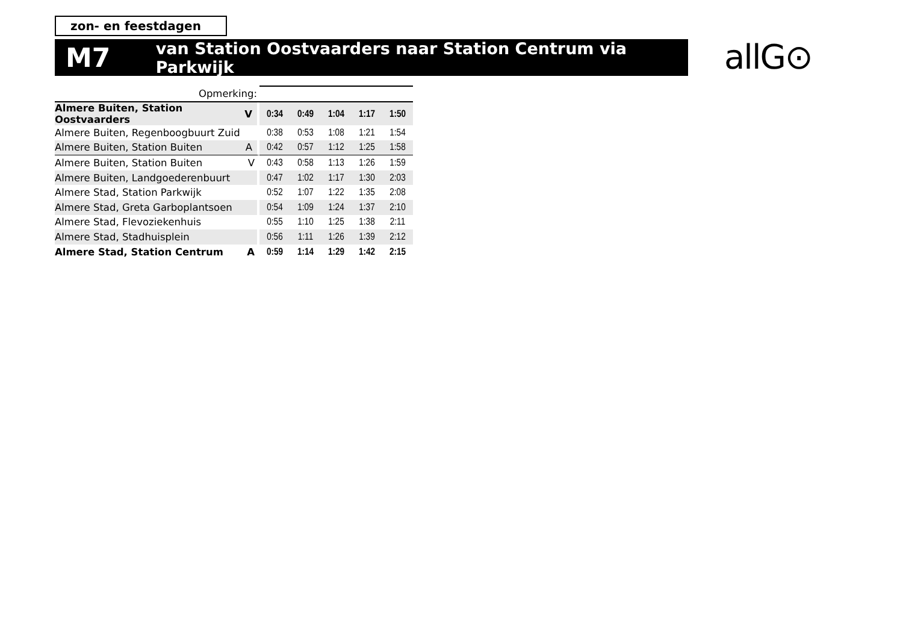zon- en feestdagen
M7 van Station Oostvaarders naar Station Centrum via Parkwijk allG⊙
| Opmerking: | | | | | | |
| Almere Buiten, Station Oostvaarders | V | 0:34 | 0:49 | 1:04 | 1:17 | 1:50 |
| Almere Buiten, Regenboogbuurt Zuid | | 0:38 | 0:53 | 1:08 | 1:21 | 1:54 |
| Almere Buiten, Station Buiten | A | 0:42 | 0:57 | 1:12 | 1:25 | 1:58 |
| Almere Buiten, Station Buiten | V | 0:43 | 0:58 | 1:13 | 1:26 | 1:59 |
| Almere Buiten, Landgoederenbuurt | | 0:47 | 1:02 | 1:17 | 1:30 | 2:03 |
| Almere Stad, Station Parkwijk | | 0:52 | 1:07 | 1:22 | 1:35 | 2:08 |
| Almere Stad, Greta Garboplantsoen | | 0:54 | 1:09 | 1:24 | 1:37 | 2:10 |
| Almere Stad, Flevoziekenhuis | | 0:55 | 1:10 | 1:25 | 1:38 | 2:11 |
| Almere Stad, Stadhuisplein | | 0:56 | 1:11 | 1:26 | 1:39 | 2:12 |
| Almere Stad, Station Centrum | A | 0:59 | 1:14 | 1:29 | 1:42 | 2:15 |